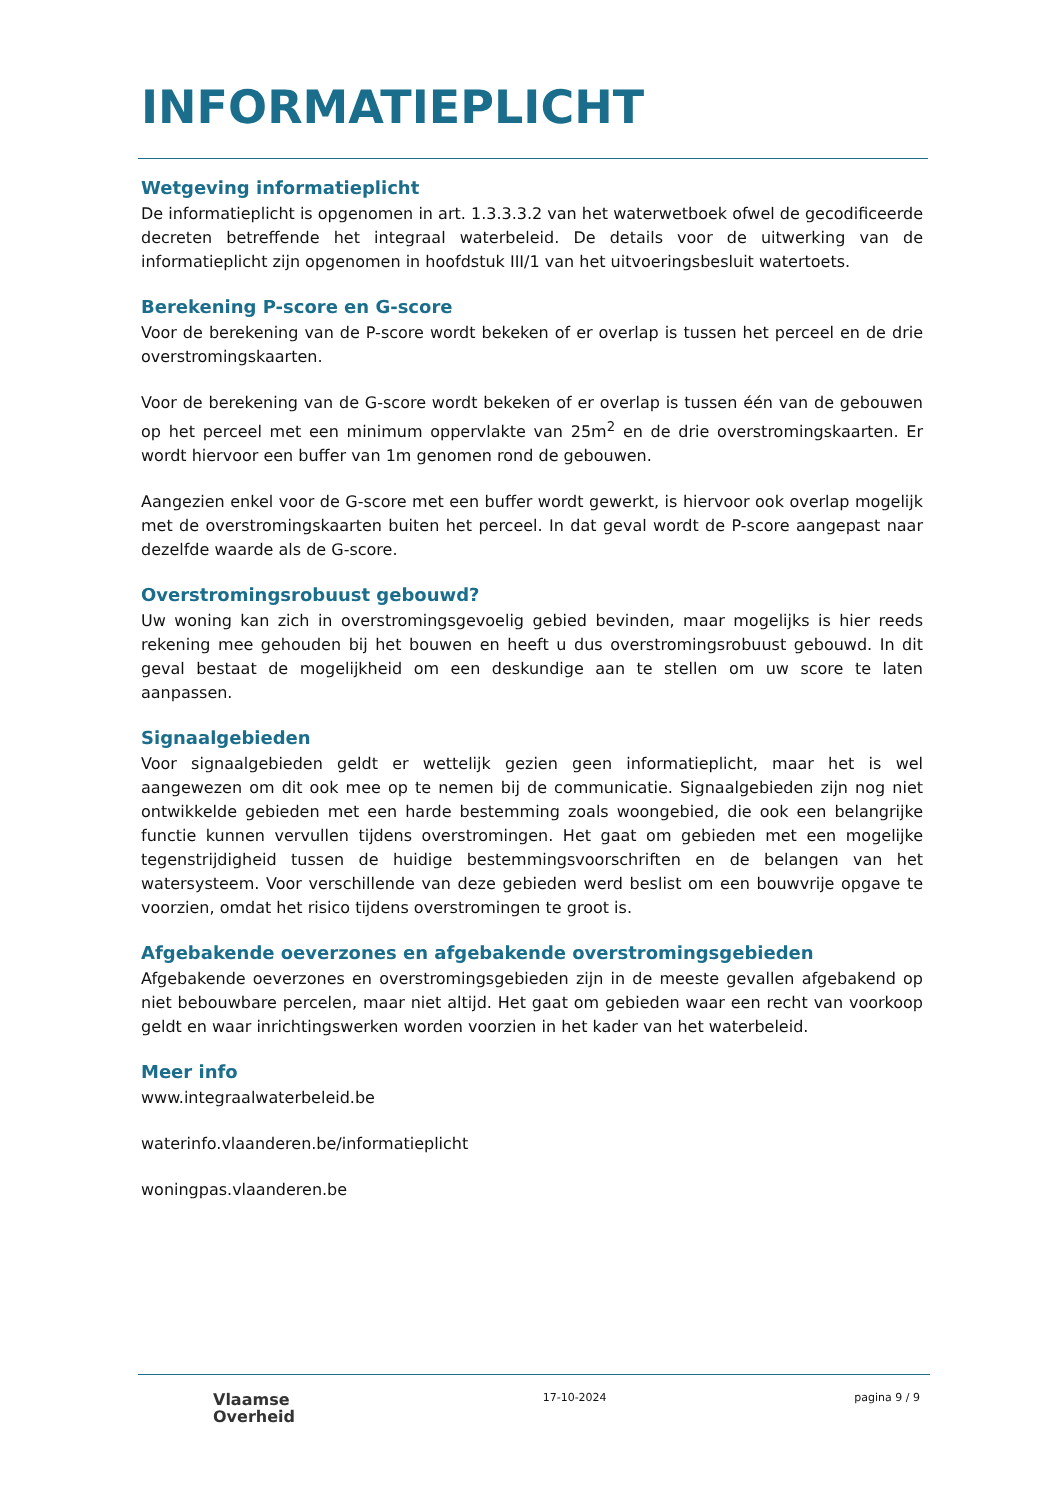INFORMATIEPLICHT
Wetgeving informatieplicht
De informatieplicht is opgenomen in art. 1.3.3.3.2 van het waterwetboek ofwel de gecodificeerde decreten betreffende het integraal waterbeleid. De details voor de uitwerking van de informatieplicht zijn opgenomen in hoofdstuk III/1 van het uitvoeringsbesluit watertoets.
Berekening P-score en G-score
Voor de berekening van de P-score wordt bekeken of er overlap is tussen het perceel en de drie overstromingskaarten.
Voor de berekening van de G-score wordt bekeken of er overlap is tussen één van de gebouwen op het perceel met een minimum oppervlakte van 25m<sup>2</sup> en de drie overstromingskaarten. Er wordt hiervoor een buffer van 1m genomen rond de gebouwen.
Aangezien enkel voor de G-score met een buffer wordt gewerkt, is hiervoor ook overlap mogelijk met de overstromingskaarten buiten het perceel. In dat geval wordt de P-score aangepast naar dezelfde waarde als de G-score.
Overstromingsrobuust gebouwd?
Uw woning kan zich in overstromingsgevoelig gebied bevinden, maar mogelijks is hier reeds rekening mee gehouden bij het bouwen en heeft u dus overstromingsrobuust gebouwd. In dit geval bestaat de mogelijkheid om een deskundige aan te stellen om uw score te laten aanpassen.
Signaalgebieden
Voor signaalgebieden geldt er wettelijk gezien geen informatieplicht, maar het is wel aangewezen om dit ook mee op te nemen bij de communicatie. Signaalgebieden zijn nog niet ontwikkelde gebieden met een harde bestemming zoals woongebied, die ook een belangrijke functie kunnen vervullen tijdens overstromingen. Het gaat om gebieden met een mogelijke tegenstrijdigheid tussen de huidige bestemmingsvoorschriften en de belangen van het watersysteem. Voor verschillende van deze gebieden werd beslist om een bouwvrije opgave te voorzien, omdat het risico tijdens overstromingen te groot is.
Afgebakende oeverzones en afgebakende overstromingsgebieden
Afgebakende oeverzones en overstromingsgebieden zijn in de meeste gevallen afgebakend op niet bebouwbare percelen, maar niet altijd. Het gaat om gebieden waar een recht van voorkoop geldt en waar inrichtingswerken worden voorzien in het kader van het waterbeleid.
Meer info
www.integraalwaterbeleid.be
waterinfo.vlaanderen.be/informatieplicht
woningpas.vlaanderen.be
Vlaamse
Overheid
17-10-2024 pagina 9 / 9